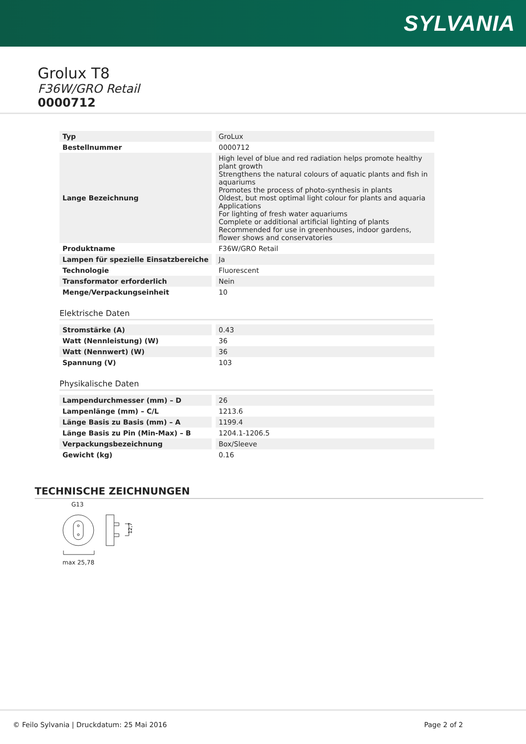SYLVANIA
Grolux T8
F36W/GRO Retail
0000712
| Typ | GroLux |
| Bestellnummer | 0000712 |
| Lange Bezeichnung | High level of blue and red radiation helps promote healthy plant growth Strengthens the natural colours of aquatic plants and fish in aquariums Promotes the process of photo-synthesis in plants Oldest, but most optimal light colour for plants and aquaria Applications For lighting of fresh water aquariums Complete or additional artificial lighting of plants Recommended for use in greenhouses, indoor gardens, flower shows and conservatories |
| Produktname | F36W/GRO Retail |
| Lampen für spezielle Einsatzbereiche | Ja |
| Technologie | Fluorescent |
| Transformator erforderlich | Nein |
| Menge/Verpackungseinheit | 10 |
Elektrische Daten
| Stromstärke (A) | 0.43 |
| Watt (Nennleistung) (W) | 36 |
| Watt (Nennwert) (W) | 36 |
| Spannung (V) | 103 |
Physikalische Daten
| Lampendurchmesser (mm) – D | 26 |
| Lampenlänge (mm) – C/L | 1213.6 |
| Länge Basis zu Basis (mm) – A | 1199.4 |
| Länge Basis zu Pin (Min-Max) – B | 1204.1-1206.5 |
| Verpackungsbezeichnung | Box/Sleeve |
| Gewicht (kg) | 0.16 |
TECHNISCHE ZEICHNUNGEN
G13
12,7
max 25,78
© Feilo Sylvania | Druckdatum: 25 Mai 2016 Page 2 of 2